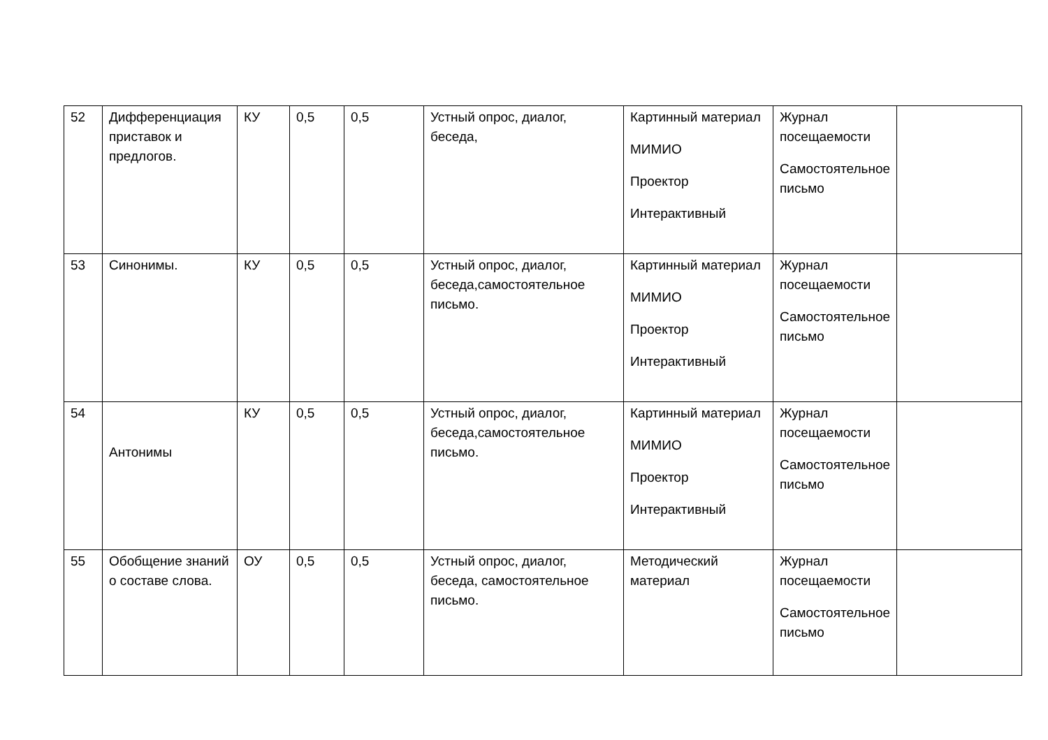| 52 | Дифференциация приставок и предлогов. | КУ | 0,5 | 0,5 | Устный опрос, диалог, беседа, | Картинный материал МИМИО Проектор Интерактивный | Журнал посещаемости Самостоятельное письмо | |
| 53 | Синонимы. | КУ | 0,5 | 0,5 | Устный опрос, диалог, беседа,самостоятельное письмо. | Картинный материал МИМИО Проектор Интерактивный | Журнал посещаемости Самостоятельное письмо | |
| 54 | Антонимы | КУ | 0,5 | 0,5 | Устный опрос, диалог, беседа,самостоятельное письмо. | Картинный материал МИМИО Проектор Интерактивный | Журнал посещаемости Самостоятельное письмо | |
| 55 | Обобщение знаний о составе слова. | ОУ | 0,5 | 0,5 | Устный опрос, диалог, беседа, самостоятельное письмо. | Методический материал | Журнал посещаемости Самостоятельное письмо | |